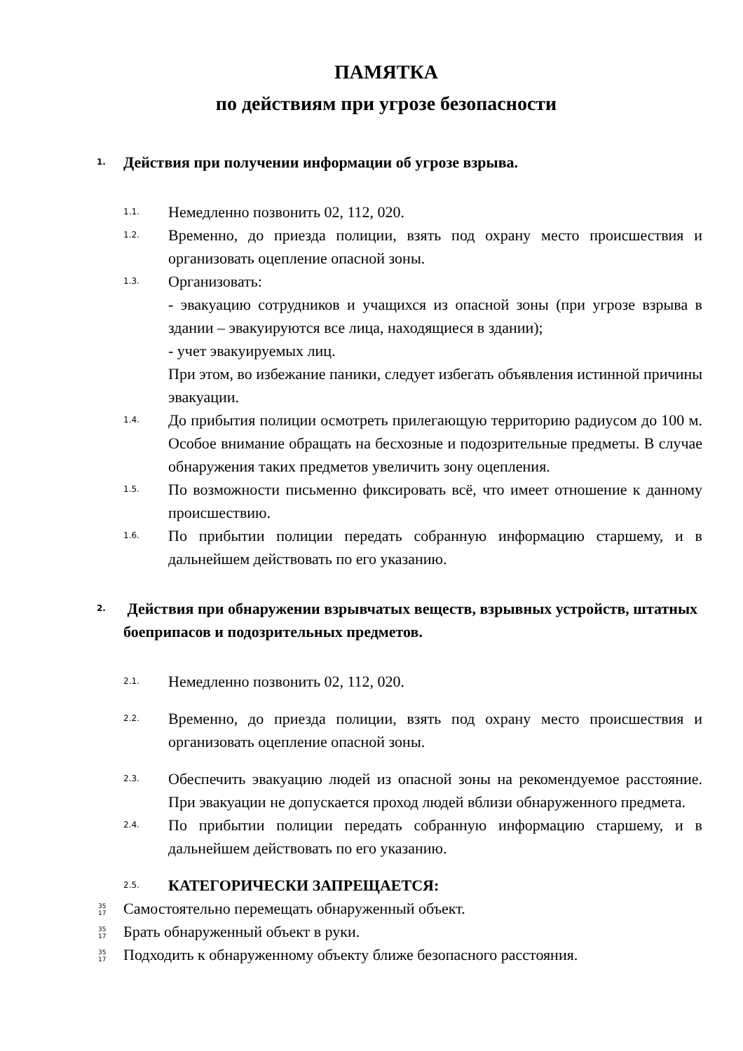ПАМЯТКА
по действиям при угрозе безопасности
1. Действия при получении информации об угрозе взрыва.
1.1. Немедленно позвонить 02, 112, 020.
1.2. Временно, до приезда полиции, взять под охрану место происшествия и организовать оцепление опасной зоны.
1.3. Организовать:
- эвакуацию сотрудников и учащихся из опасной зоны (при угрозе взрыва в здании – эвакуируются все лица, находящиеся в здании);
- учет эвакуируемых лиц.
При этом, во избежание паники, следует избегать объявления истинной причины эвакуации.
1.4. До прибытия полиции осмотреть прилегающую территорию радиусом до 100 м. Особое внимание обращать на бесхозные и подозрительные предметы. В случае обнаружения таких предметов увеличить зону оцепления.
1.5. По возможности письменно фиксировать всё, что имеет отношение к данному происшествию.
1.6. По прибытии полиции передать собранную информацию старшему, и в дальнейшем действовать по его указанию.
2. Действия при обнаружении взрывчатых веществ, взрывных устройств, штатных боеприпасов и подозрительных предметов.
2.1. Немедленно позвонить 02, 112, 020.
2.2. Временно, до приезда полиции, взять под охрану место происшествия и организовать оцепление опасной зоны.
2.3. Обеспечить эвакуацию людей из опасной зоны на рекомендуемое расстояние. При эвакуации не допускается проход людей вблизи обнаруженного предмета.
2.4. По прибытии полиции передать собранную информацию старшему, и в дальнейшем действовать по его указанию.
2.5. КАТЕГОРИЧЕСКИ ЗАПРЕЩАЕТСЯ:
35
17 Самостоятельно перемещать обнаруженный объект.
35
17 Брать обнаруженный объект в руки.
35
17 Подходить к обнаруженному объекту ближе безопасного расстояния.